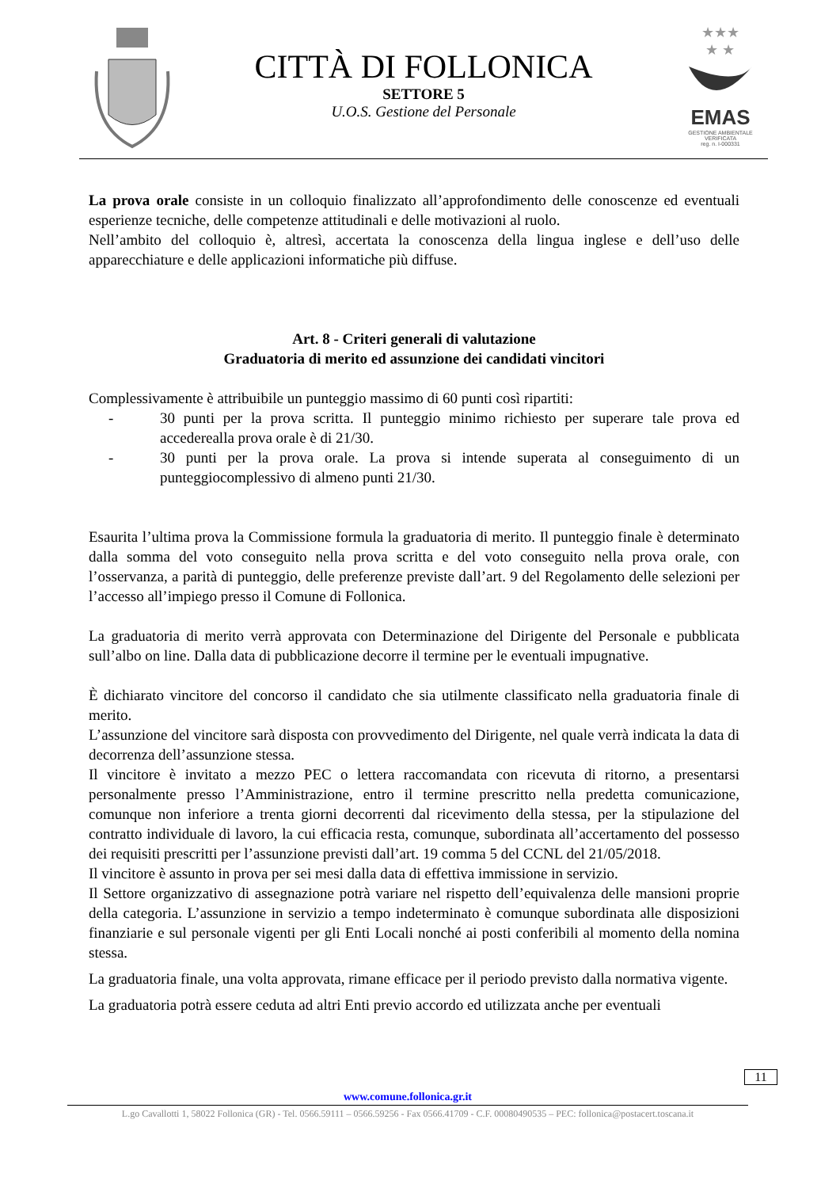CITTÀ DI FOLLONICA
SETTORE 5
U.O.S. Gestione del Personale
★★★
★ ★
EMAS
GESTIONE AMBIENTALE
VERIFICATA
reg. n. I-000331
La prova orale consiste in un colloquio finalizzato all’approfondimento delle conoscenze ed eventuali esperienze tecniche, delle competenze attitudinali e delle motivazioni al ruolo.
Nell’ambito del colloquio è, altresì, accertata la conoscenza della lingua inglese e dell’uso delle apparecchiature e delle applicazioni informatiche più diffuse.
Art. 8 - Criteri generali di valutazione
Graduatoria di merito ed assunzione dei candidati vincitori
Complessivamente è attribuibile un punteggio massimo di 60 punti così ripartiti:
- 30 punti per la prova scritta. Il punteggio minimo richiesto per superare tale prova ed accederealla prova orale è di 21/30.
- 30 punti per la prova orale. La prova si intende superata al conseguimento di un punteggiocomplessivo di almeno punti 21/30.
Esaurita l’ultima prova la Commissione formula la graduatoria di merito. Il punteggio finale è determinato dalla somma del voto conseguito nella prova scritta e del voto conseguito nella prova orale, con l’osservanza, a parità di punteggio, delle preferenze previste dall’art. 9 del Regolamento delle selezioni per l’accesso all’impiego presso il Comune di Follonica.
La graduatoria di merito verrà approvata con Determinazione del Dirigente del Personale e pubblicata sull’albo on line. Dalla data di pubblicazione decorre il termine per le eventuali impugnative.
È dichiarato vincitore del concorso il candidato che sia utilmente classificato nella graduatoria finale di merito.
L’assunzione del vincitore sarà disposta con provvedimento del Dirigente, nel quale verrà indicata la data di decorrenza dell’assunzione stessa.
Il vincitore è invitato a mezzo PEC o lettera raccomandata con ricevuta di ritorno, a presentarsi personalmente presso l’Amministrazione, entro il termine prescritto nella predetta comunicazione, comunque non inferiore a trenta giorni decorrenti dal ricevimento della stessa, per la stipulazione del contratto individuale di lavoro, la cui efficacia resta, comunque, subordinata all’accertamento del possesso dei requisiti prescritti per l’assunzione previsti dall’art. 19 comma 5 del CCNL del 21/05/2018.
Il vincitore è assunto in prova per sei mesi dalla data di effettiva immissione in servizio.
Il Settore organizzativo di assegnazione potrà variare nel rispetto dell’equivalenza delle mansioni proprie della categoria. L’assunzione in servizio a tempo indeterminato è comunque subordinata alle disposizioni finanziarie e sul personale vigenti per gli Enti Locali nonché ai posti conferibili al momento della nomina stessa.
La graduatoria finale, una volta approvata, rimane efficace per il periodo previsto dalla normativa vigente.
La graduatoria potrà essere ceduta ad altri Enti previo accordo ed utilizzata anche per eventuali
11
www.comune.follonica.gr.it
L.go Cavallotti 1, 58022 Follonica (GR) - Tel. 0566.59111 – 0566.59256 - Fax 0566.41709 - C.F. 00080490535 – PEC: follonica@postacert.toscana.it